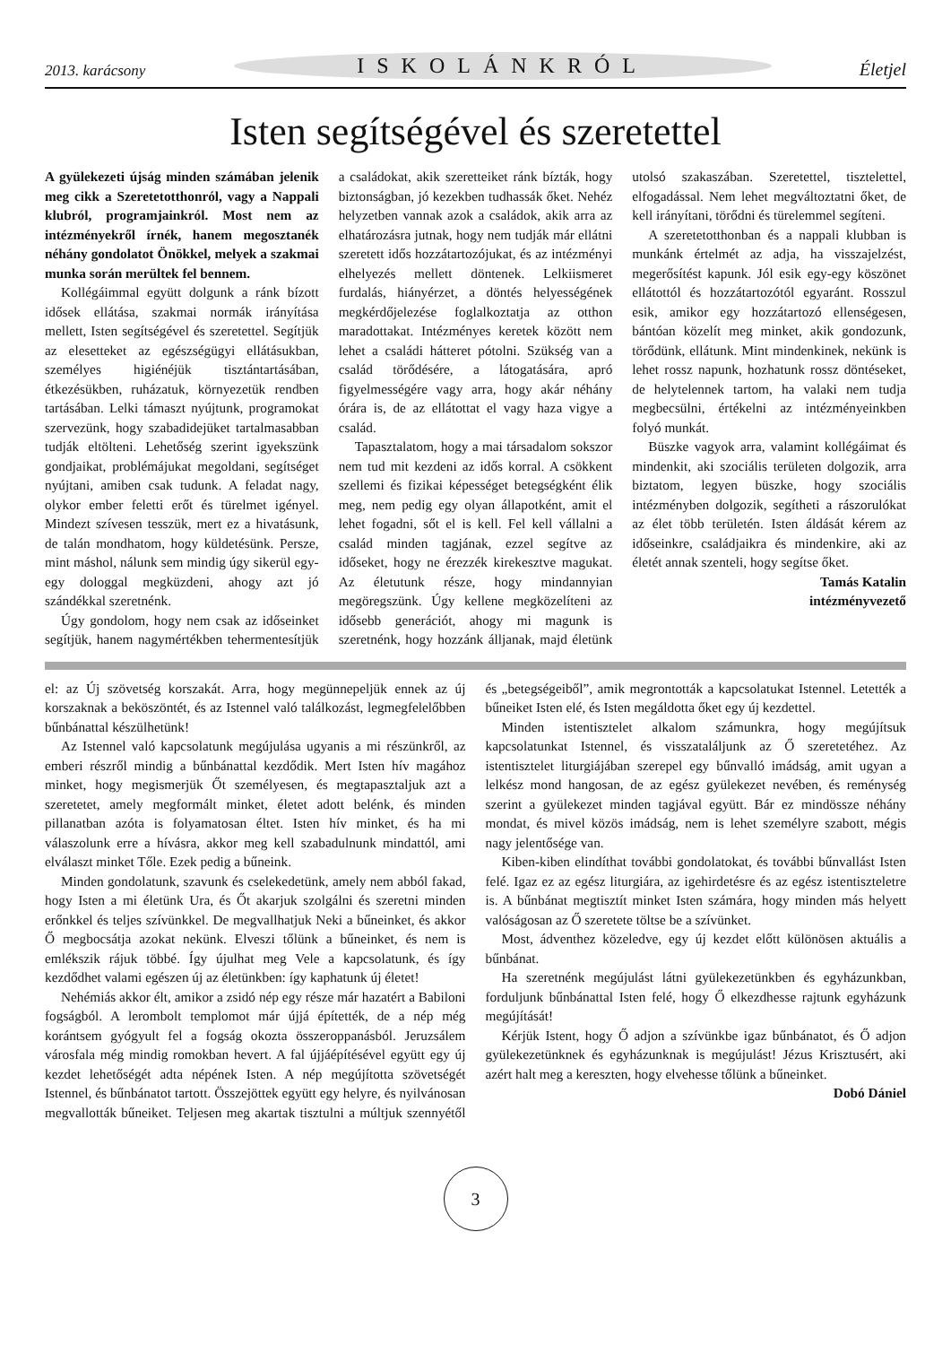2013. karácsony ISKOLÁNKRÓL Életjel
Isten segítségével és szeretettel
A gyülekezeti újság minden számában jelenik meg cikk a Szeretetotthonról, vagy a Nappali klubról, programjainkról. Most nem az intézményekről írnék, hanem megosztanék néhány gondolatot Önökkel, melyek a szakmai munka során merültek fel bennem.
Kollégáimmal együtt dolgunk a ránk bízott idősek ellátása, szakmai normák irányítása mellett, Isten segítségével és szeretettel. Segítjük az elesetteket az egészségügyi ellátásukban, személyes higiénéjük tisztántartásában, étkezésükben, ruházatuk, környezetük rendben tartásában. Lelki támaszt nyújtunk, programokat szervezünk, hogy szabadidejüket tartalmasabban tudják eltölteni. Lehetőség szerint igyekszünk gondjaikat, problémájukat megoldani, segítséget nyújtani, amiben csak tudunk. A feladat nagy, olykor ember feletti erőt és türelmet igényel. Mindezt szívesen tesszük, mert ez a hivatásunk, de talán mondhatom, hogy küldetésünk. Persze, mint máshol, nálunk sem mindig úgy sikerül egy-egy dologgal megküzdeni, ahogy azt jó szándékkal szeretnénk.
Úgy gondolom, hogy nem csak az időseinket segítjük, hanem nagymértékben tehermentesítjük a családokat, akik szeretteiket ránk bízták, hogy biztonságban, jó kezekben tudhassák őket. Nehéz helyzetben vannak azok a családok, akik arra az elhatározásra jutnak, hogy nem tudják már ellátni szeretett idős hozzátartozójukat, és az intézményi elhelyezés mellett döntenek. Lelkiismeret furdalás, hiányérzet, a döntés helyességének megkérdőjelezése foglalkoztatja az otthon maradottakat. Intézményes keretek között nem lehet a családi hátteret pótolni. Szükség van a család törődésére, a látogatására, apró figyelmességére vagy arra, hogy akár néhány órára is, de az ellátottat el vagy haza vigye a család.
Tapasztalatom, hogy a mai társadalom sokszor nem tud mit kezdeni az idős korral. A csökkent szellemi és fizikai képességet betegségként élik meg, nem pedig egy olyan állapotként, amit el lehet fogadni, sőt el is kell. Fel kell vállalni a család minden tagjának, ezzel segítve az időseket, hogy ne érezzék kirekesztve magukat. Az életutunk része, hogy mindannyian megöregszünk. Úgy kellene megközelíteni az idősebb generációt, ahogy mi magunk is szeretnénk, hogy hozzánk álljanak, majd életünk utolsó szakaszában. Szeretettel, tisztelettel, elfogadással. Nem lehet megváltoztatni őket, de kell irányítani, törődni és türelemmel segíteni.
A szeretetotthonban és a nappali klubban is munkánk értelmét az adja, ha visszajelzést, megerősítést kapunk. Jól esik egy-egy köszönet ellátottól és hozzátartozótól egyaránt. Rosszul esik, amikor egy hozzátartozó ellenségesen, bántóan közelít meg minket, akik gondozunk, törődünk, ellátunk. Mint mindenkinek, nekünk is lehet rossz napunk, hozhatunk rossz döntéseket, de helytelennek tartom, ha valaki nem tudja megbecsülni, értékelni az intézményeinkben folyó munkát.
Büszke vagyok arra, valamint kollégáimat és mindenkit, aki szociális területen dolgozik, arra biztatom, legyen büszke, hogy szociális intézményben dolgozik, segítheti a rászorulókat az élet több területén. Isten áldását kérem az időseinkre, családjaikra és mindenkire, aki az életét annak szenteli, hogy segítse őket.
Tamás Katalin
intézményvezető
el: az Új szövetség korszakát. Arra, hogy megünnepeljük ennek az új korszaknak a beköszöntét, és az Istennel való találkozást, legmegfelelőbben bűnbánattal készülhetünk!
Az Istennel való kapcsolatunk megújulása ugyanis a mi részünkről, az emberi részről mindig a bűnbánattal kezdődik. Mert Isten hív magához minket, hogy megismerjük Őt személyesen, és megtapasztaljuk azt a szeretetet, amely megformált minket, életet adott belénk, és minden pillanatban azóta is folyamatosan éltet. Isten hív minket, és ha mi válaszolunk erre a hívásra, akkor meg kell szabadulnunk mindattól, ami elválaszt minket Tőle. Ezek pedig a bűneink.
Minden gondolatunk, szavunk és cselekedetünk, amely nem abból fakad, hogy Isten a mi életünk Ura, és Őt akarjuk szolgálni és szeretni minden erőnkkel és teljes szívünkkel. De megvallhatjuk Neki a bűneinket, és akkor Ő megbocsátja azokat nekünk. Elveszi tőlünk a bűneinket, és nem is emlékszik rájuk többé. Így újulhat meg Vele a kapcsolatunk, és így kezdődhet valami egészen új az életünkben: így kaphatunk új életet!
Nehémiás akkor élt, amikor a zsidó nép egy része már hazatért a Babiloni fogságból. A lerombolt templomot már újjá építették, de a nép még korántsem gyógyult fel a fogság okozta összeroppanásból. Jeruzsálem városfala még mindig romokban hevert. A fal újjáépítésével együtt egy új kezdet lehetőségét adta népének Isten. A nép megújította szövetségét Istennel, és bűnbánatot tartott. Összejöttek együtt egy helyre, és nyilvánosan megvallották bűneiket. Teljesen meg akartak tisztulni a múltjuk szennyétől és „betegségeiből”, amik megrontották a kapcsolatukat Istennel. Letették a bűneiket Isten elé, és Isten megáldotta őket egy új kezdettel.
Minden istentisztelet alkalom számunkra, hogy megújítsuk kapcsolatunkat Istennel, és visszataláljunk az Ő szeretetéhez. Az istentisztelet liturgiájában szerepel egy bűnvalló imádság, amit ugyan a lelkész mond hangosan, de az egész gyülekezet nevében, és reménység szerint a gyülekezet minden tagjával együtt. Bár ez mindössze néhány mondat, és mivel közös imádság, nem is lehet személyre szabott, mégis nagy jelentősége van.
Kiben-kiben elindíthat további gondolatokat, és további bűnvallást Isten felé. Igaz ez az egész liturgiára, az igehirdetésre és az egész istentiszteletre is. A bűnbánat megtisztít minket Isten számára, hogy minden más helyett valóságosan az Ő szeretete töltse be a szívünket.
Most, ádventhez közeledve, egy új kezdet előtt különösen aktuális a bűnbánat.
Ha szeretnénk megújulást látni gyülekezetünkben és egyházunkban, forduljunk bűnbánattal Isten felé, hogy Ő elkezdhesse rajtunk egyházunk megújítását!
Kérjük Istent, hogy Ő adjon a szívünkbe igaz bűnbánatot, és Ő adjon gyülekezetünknek és egyházunknak is megújulást! Jézus Krisztusért, aki azért halt meg a kereszten, hogy elvehesse tőlünk a bűneinket.
Dobó Dániel
3